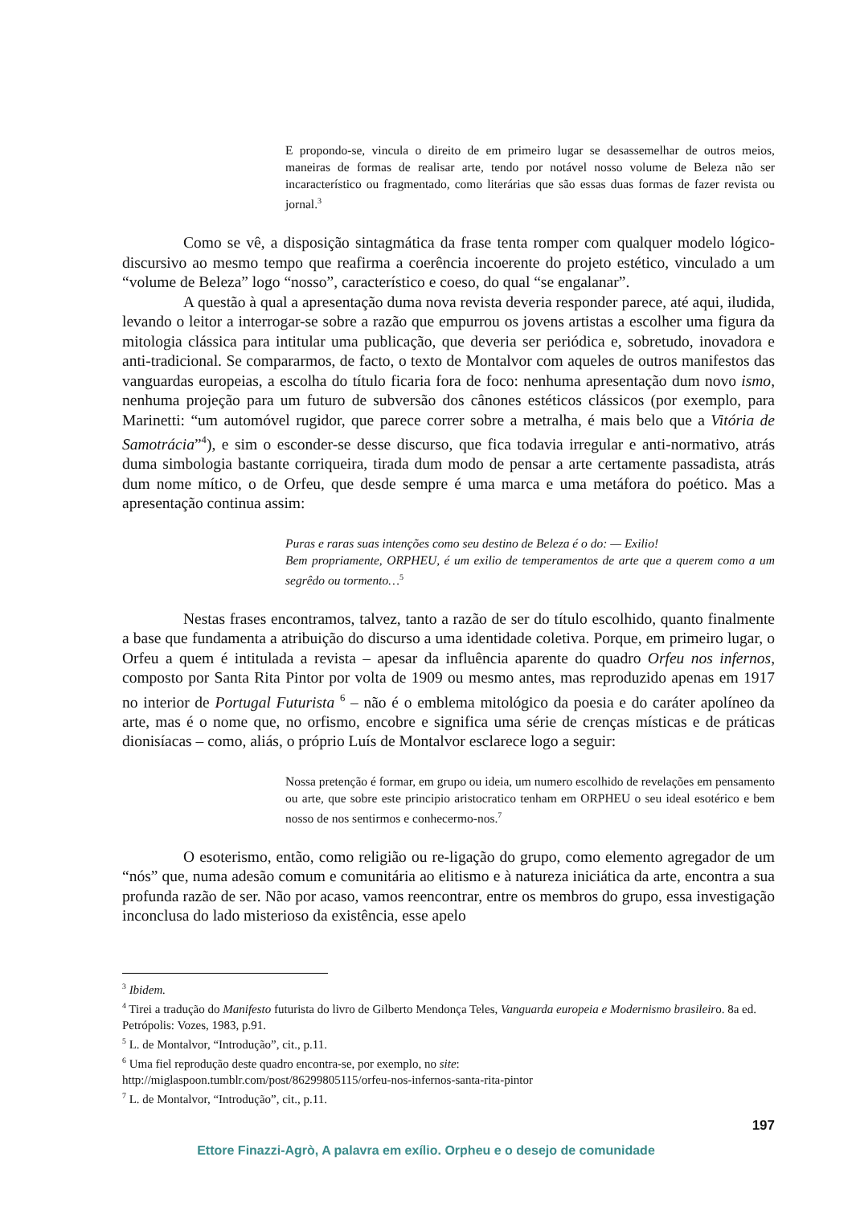E propondo-se, vincula o direito de em primeiro lugar se desassemelhar de outros meios, maneiras de formas de realisar arte, tendo por notável nosso volume de Beleza não ser incaracterístico ou fragmentado, como literárias que são essas duas formas de fazer revista ou jornal.<sup>3</sup>
Como se vê, a disposição sintagmática da frase tenta romper com qualquer modelo lógico-discursivo ao mesmo tempo que reafirma a coerência incoerente do projeto estético, vinculado a um “volume de Beleza” logo “nosso”, característico e coeso, do qual “se engalanar”.
A questão à qual a apresentação duma nova revista deveria responder parece, até aqui, iludida, levando o leitor a interrogar-se sobre a razão que empurrou os jovens artistas a escolher uma figura da mitologia clássica para intitular uma publicação, que deveria ser periódica e, sobretudo, inovadora e anti-tradicional. Se compararmos, de facto, o texto de Montalvor com aqueles de outros manifestos das vanguardas europeias, a escolha do título ficaria fora de foco: nenhuma apresentação dum novo ismo, nenhuma projeção para um futuro de subversão dos cânones estéticos clássicos (por exemplo, para Marinetti: “um automóvel rugidor, que parece correr sobre a metralha, é mais belo que a Vitória de Samotrácia”<sup>4</sup>), e sim o esconder-se desse discurso, que fica todavia irregular e anti-normativo, atrás duma simbologia bastante corriqueira, tirada dum modo de pensar a arte certamente passadista, atrás dum nome mítico, o de Orfeu, que desde sempre é uma marca e uma metáfora do poético. Mas a apresentação continua assim:
Puras e raras suas intenções como seu destino de Beleza é o do: — Exilio!
Bem propriamente, ORPHEU, é um exilio de temperamentos de arte que a querem como a um segrêdo ou tormento…<sup>5</sup>
Nestas frases encontramos, talvez, tanto a razão de ser do título escolhido, quanto finalmente a base que fundamenta a atribuição do discurso a uma identidade coletiva. Porque, em primeiro lugar, o Orfeu a quem é intitulada a revista – apesar da influência aparente do quadro Orfeu nos infernos, composto por Santa Rita Pintor por volta de 1909 ou mesmo antes, mas reproduzido apenas em 1917 no interior de Portugal Futurista <sup>6</sup> – não é o emblema mitológico da poesia e do caráter apolíneo da arte, mas é o nome que, no orfismo, encobre e significa uma série de crenças místicas e de práticas dionisíacas – como, aliás, o próprio Luís de Montalvor esclarece logo a seguir:
Nossa pretenção é formar, em grupo ou ideia, um numero escolhido de revelações em pensamento ou arte, que sobre este principio aristocratico tenham em ORPHEU o seu ideal esotérico e bem nosso de nos sentirmos e conhecermo-nos.<sup>7</sup>
O esoterismo, então, como religião ou re-ligação do grupo, como elemento agregador de um “nós” que, numa adesão comum e comunitária ao elitismo e à natureza iniciática da arte, encontra a sua profunda razão de ser. Não por acaso, vamos reencontrar, entre os membros do grupo, essa investigação inconclusa do lado misterioso da existência, esse apelo
<sup>3</sup> Ibidem.
<sup>4</sup> Tirei a tradução do Manifesto futurista do livro de Gilberto Mendonça Teles, Vanguarda europeia e Modernismo brasileiro. 8a ed. Petrópolis: Vozes, 1983, p.91.
<sup>5</sup> L. de Montalvor, “Introdução”, cit., p.11.
<sup>6</sup> Uma fiel reprodução deste quadro encontra-se, por exemplo, no site:
http://miglaspoon.tumblr.com/post/86299805115/orfeu-nos-infernos-santa-rita-pintor
<sup>7</sup> L. de Montalvor, “Introdução”, cit., p.11.
197
Ettore Finazzi-Agrò, A palavra em exílio. Orpheu e o desejo de comunidade